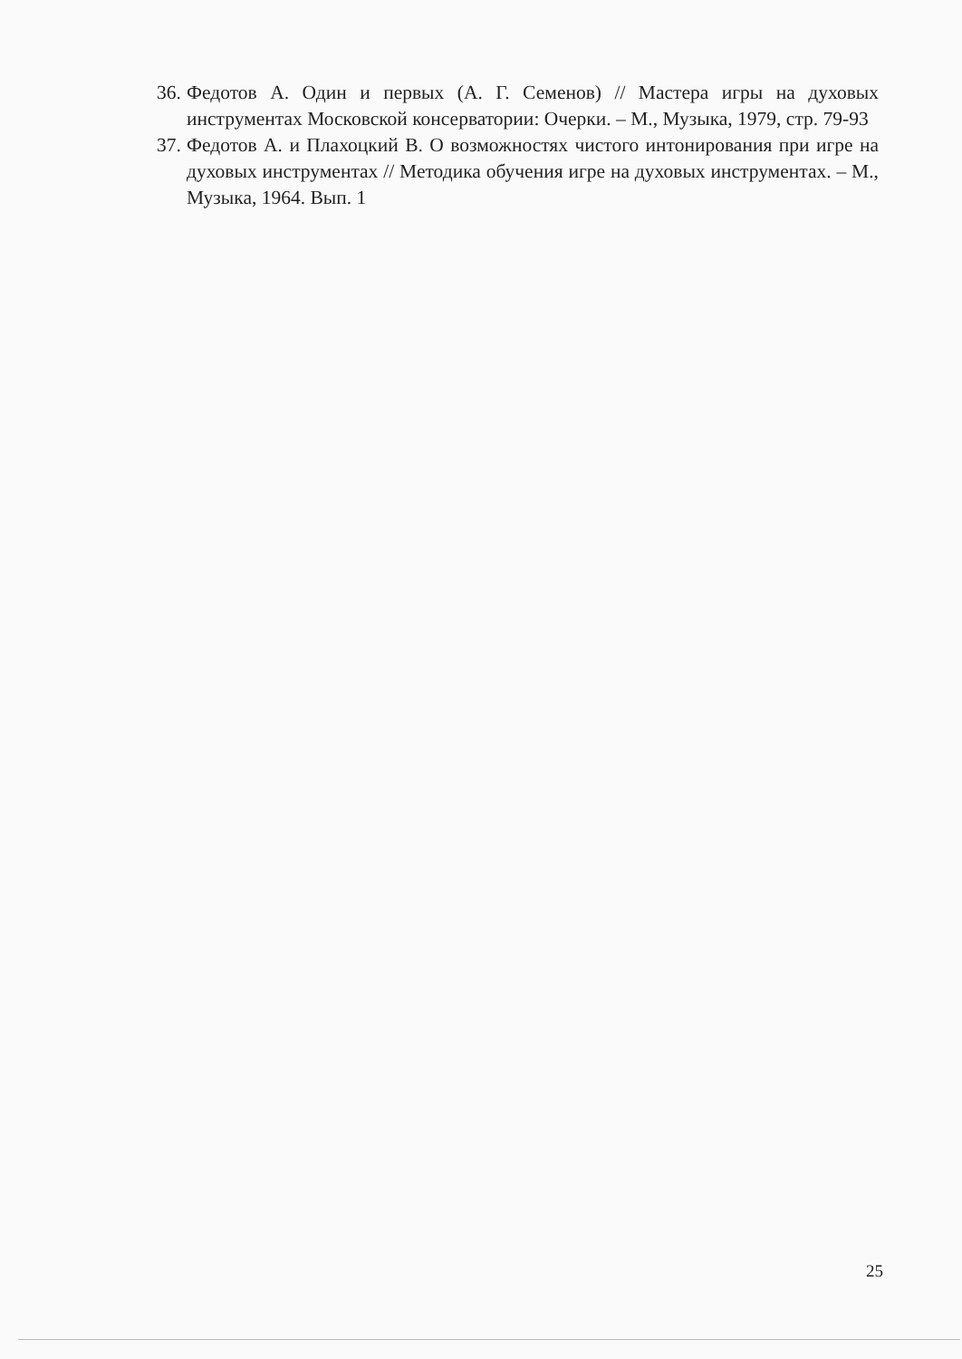36. Федотов А. Один и первых (А. Г. Семенов) // Мастера игры на духовых инструментах Московской консерватории: Очерки. – М., Музыка, 1979, стр. 79-93
37. Федотов А. и Плахоцкий В. О возможностях чистого интонирования при игре на духовых инструментах // Методика обучения игре на духовых инструментах. – М., Музыка, 1964. Вып. 1
25